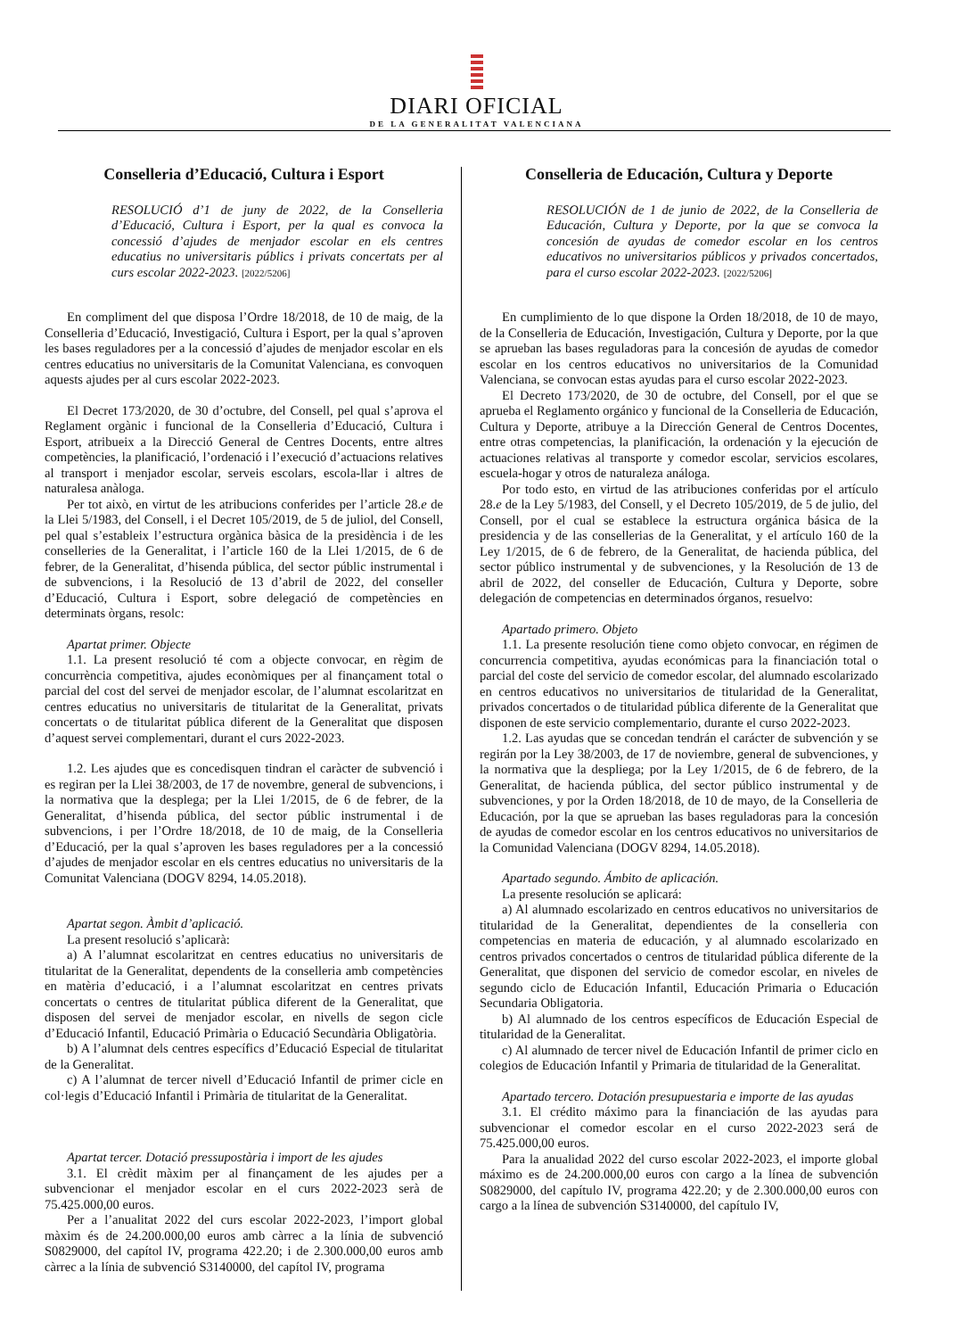DIARI OFICIAL
DE LA GENERALITAT VALENCIANA
Conselleria d’Educació, Cultura i Esport
RESOLUCIÓ d’1 de juny de 2022, de la Conselleria d’Educació, Cultura i Esport, per la qual es convoca la concessió d’ajudes de menjador escolar en els centres educatius no universitaris públics i privats concertats per al curs escolar 2022-2023. [2022/5206]
En compliment del que disposa l’Ordre 18/2018, de 10 de maig, de la Conselleria d’Educació, Investigació, Cultura i Esport, per la qual s’aproven les bases reguladores per a la concessió d’ajudes de menjador escolar en els centres educatius no universitaris de la Comunitat Valenciana, es convoquen aquests ajudes per al curs escolar 2022-2023.
El Decret 173/2020, de 30 d’octubre, del Consell, pel qual s’aprova el Reglament orgànic i funcional de la Conselleria d’Educació, Cultura i Esport, atribueix a la Direcció General de Centres Docents, entre altres competències, la planificació, l’ordenació i l’execució d’actuacions relatives al transport i menjador escolar, serveis escolars, escola-llar i altres de naturalesa anàloga.
Per tot això, en virtut de les atribucions conferides per l’article 28.e de la Llei 5/1983, del Consell, i el Decret 105/2019, de 5 de juliol, del Consell, pel qual s’estableix l’estructura orgànica bàsica de la presidència i de les conselleries de la Generalitat, i l’article 160 de la Llei 1/2015, de 6 de febrer, de la Generalitat, d’hisenda pública, del sector públic instrumental i de subvencions, i la Resolució de 13 d’abril de 2022, del conseller d’Educació, Cultura i Esport, sobre delegació de competències en determinats òrgans, resolc:
Apartat primer. Objecte
1.1. La present resolució té com a objecte convocar, en règim de concurrència competitiva, ajudes econòmiques per al finançament total o parcial del cost del servei de menjador escolar, de l’alumnat escolaritzat en centres educatius no universitaris de titularitat de la Generalitat, privats concertats o de titularitat pública diferent de la Generalitat que disposen d’aquest servei complementari, durant el curs 2022-2023.
1.2. Les ajudes que es concedisquen tindran el caràcter de subvenció i es regiran per la Llei 38/2003, de 17 de novembre, general de subvencions, i la normativa que la desplega; per la Llei 1/2015, de 6 de febrer, de la Generalitat, d’hisenda pública, del sector públic instrumental i de subvencions, i per l’Ordre 18/2018, de 10 de maig, de la Conselleria d’Educació, per la qual s’aproven les bases reguladores per a la concessió d’ajudes de menjador escolar en els centres educatius no universitaris de la Comunitat Valenciana (DOGV 8294, 14.05.2018).
Apartat segon. Àmbit d’aplicació.
La present resolució s’aplicarà:
a) A l’alumnat escolaritzat en centres educatius no universitaris de titularitat de la Generalitat, dependents de la conselleria amb competències en matèria d’educació, i a l’alumnat escolaritzat en centres privats concertats o centres de titularitat pública diferent de la Generalitat, que disposen del servei de menjador escolar, en nivells de segon cicle d’Educació Infantil, Educació Primària o Educació Secundària Obligatòria.
b) A l’alumnat dels centres específics d’Educació Especial de titularitat de la Generalitat.
c) A l’alumnat de tercer nivell d’Educació Infantil de primer cicle en col·legis d’Educació Infantil i Primària de titularitat de la Generalitat.
Apartat tercer. Dotació pressupostària i import de les ajudes
3.1. El crèdit màxim per al finançament de les ajudes per a subvencionar el menjador escolar en el curs 2022-2023 serà de 75.425.000,00 euros.
Per a l’anualitat 2022 del curs escolar 2022-2023, l’import global màxim és de 24.200.000,00 euros amb càrrec a la línia de subvenció S0829000, del capítol IV, programa 422.20; i de 2.300.000,00 euros amb càrrec a la línia de subvenció S3140000, del capítol IV, programa
Conselleria de Educación, Cultura y Deporte
RESOLUCIÓN de 1 de junio de 2022, de la Conselleria de Educación, Cultura y Deporte, por la que se convoca la concesión de ayudas de comedor escolar en los centros educativos no universitarios públicos y privados concertados, para el curso escolar 2022-2023. [2022/5206]
En cumplimiento de lo que dispone la Orden 18/2018, de 10 de mayo, de la Conselleria de Educación, Investigación, Cultura y Deporte, por la que se aprueban las bases reguladoras para la concesión de ayudas de comedor escolar en los centros educativos no universitarios de la Comunidad Valenciana, se convocan estas ayudas para el curso escolar 2022-2023.
El Decreto 173/2020, de 30 de octubre, del Consell, por el que se aprueba el Reglamento orgánico y funcional de la Conselleria de Educación, Cultura y Deporte, atribuye a la Dirección General de Centros Docentes, entre otras competencias, la planificación, la ordenación y la ejecución de actuaciones relativas al transporte y comedor escolar, servicios escolares, escuela-hogar y otros de naturaleza análoga.
Por todo esto, en virtud de las atribuciones conferidas por el artículo 28.e de la Ley 5/1983, del Consell, y el Decreto 105/2019, de 5 de julio, del Consell, por el cual se establece la estructura orgánica básica de la presidencia y de las consellerias de la Generalitat, y el artículo 160 de la Ley 1/2015, de 6 de febrero, de la Generalitat, de hacienda pública, del sector público instrumental y de subvenciones, y la Resolución de 13 de abril de 2022, del conseller de Educación, Cultura y Deporte, sobre delegación de competencias en determinados órganos, resuelvo:
Apartado primero. Objeto
1.1. La presente resolución tiene como objeto convocar, en régimen de concurrencia competitiva, ayudas económicas para la financiación total o parcial del coste del servicio de comedor escolar, del alumnado escolarizado en centros educativos no universitarios de titularidad de la Generalitat, privados concertados o de titularidad pública diferente de la Generalitat que disponen de este servicio complementario, durante el curso 2022-2023.
1.2. Las ayudas que se concedan tendrán el carácter de subvención y se regirán por la Ley 38/2003, de 17 de noviembre, general de subvenciones, y la normativa que la despliega; por la Ley 1/2015, de 6 de febrero, de la Generalitat, de hacienda pública, del sector público instrumental y de subvenciones, y por la Orden 18/2018, de 10 de mayo, de la Conselleria de Educación, por la que se aprueban las bases reguladoras para la concesión de ayudas de comedor escolar en los centros educativos no universitarios de la Comunidad Valenciana (DOGV 8294, 14.05.2018).
Apartado segundo. Ámbito de aplicación.
La presente resolución se aplicará:
a) Al alumnado escolarizado en centros educativos no universitarios de titularidad de la Generalitat, dependientes de la conselleria con competencias en materia de educación, y al alumnado escolarizado en centros privados concertados o centros de titularidad pública diferente de la Generalitat, que disponen del servicio de comedor escolar, en niveles de segundo ciclo de Educación Infantil, Educación Primaria o Educación Secundaria Obligatoria.
b) Al alumnado de los centros específicos de Educación Especial de titularidad de la Generalitat.
c) Al alumnado de tercer nivel de Educación Infantil de primer ciclo en colegios de Educación Infantil y Primaria de titularidad de la Generalitat.
Apartado tercero. Dotación presupuestaria e importe de las ayudas
3.1. El crédito máximo para la financiación de las ayudas para subvencionar el comedor escolar en el curso 2022-2023 será de 75.425.000,00 euros.
Para la anualidad 2022 del curso escolar 2022-2023, el importe global máximo es de 24.200.000,00 euros con cargo a la línea de subvención S0829000, del capítulo IV, programa 422.20; y de 2.300.000,00 euros con cargo a la línea de subvención S3140000, del capítulo IV,